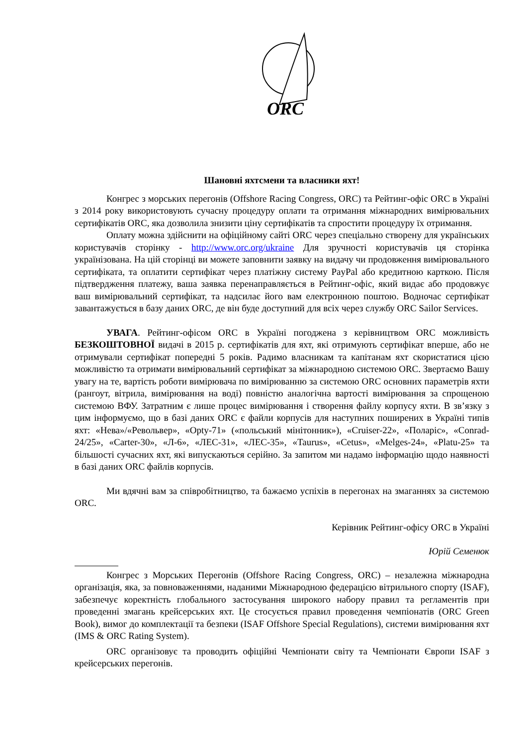ORC
Шановні яхтсмени та власники яхт!
Конгрес з морських перегонів (Offshore Racing Congress, ORC) та Рейтинг-офіс ORC в Україні з 2014 року використовують сучасну процедуру оплати та отримання міжнародних вимірювальних сертифікатів ORC, яка дозволила знизити ціну сертифікатів та спростити процедуру їх отримання.
Оплату можна здійснити на офіційному сайті ORC через спеціально створену для українських користувачів сторінку - http://www.orc.org/ukraine Для зручності користувачів ця сторінка українізована. На цій сторінці ви можете заповнити заявку на видачу чи продовження вимірювального сертифіката, та оплатити сертифікат через платіжну систему PayPal або кредитною карткою. Після підтвердження платежу, ваша заявка перенаправляється в Рейтинг-офіс, який видає або продовжує ваш вимірювальний сертифікат, та надсилає його вам електронною поштою. Водночас сертифікат завантажується в базу даних ORC, де він буде доступний для всіх через службу ORC Sailor Services.
УВАГА. Рейтинг-офісом ORC в Україні погоджена з керівництвом ORC можливість БЕЗКОШТОВНОЇ видачі в 2015 р. сертифікатів для яхт, які отримують сертифікат вперше, або не отримували сертифікат попередні 5 років. Радимо власникам та капітанам яхт скористатися цією можливістю та отримати вимірювальний сертифікат за міжнародною системою ORC. Звертаємо Вашу увагу на те, вартість роботи вимірювача по вимірюванню за системою ORC основних параметрів яхти (рангоут, вітрила, вимірювання на воді) повністю аналогічна вартості вимірювання за спрощеною системою ВФУ. Затратним є лише процес вимірювання і створення файлу корпусу яхти. В зв’язку з цим інформуємо, що в базі даних ORC є файли корпусів для наступних поширених в Україні типів яхт: «Нева»/«Револьвер», «Opty-71» («польський мінітонник»), «Cruiser-22», «Поларіс», «Conrad-24/25», «Carter-30», «Л-6», «ЛЕС-31», «ЛЕС-35», «Taurus», «Cetus», «Melges-24», «Platu-25» та більшості сучасних яхт, які випускаються серійно. За запитом ми надамо інформацію щодо наявності в базі даних ORC файлів корпусів.
Ми вдячні вам за співробітництво, та бажаємо успіхів в перегонах на змаганнях за системою ORC.
Керівник Рейтинг-офісу ORC в Україні
Юрій Семенюк
Конгрес з Морських Перегонів (Offshore Racing Congress, ORC) – незалежна міжнародна організація, яка, за повноваженнями, наданими Міжнародною федерацією вітрильного спорту (ISAF), забезпечує коректність глобального застосування широкого набору правил та регламентів при проведенні змагань крейсерських яхт. Це стосується правил проведення чемпіонатів (ORC Green Book), вимог до комплектації та безпеки (ISAF Offshore Special Regulations), системи вимірювання яхт (IMS & ORC Rating System).
ORC організовує та проводить офіційні Чемпіонати світу та Чемпіонати Європи ISAF з крейсерських перегонів.